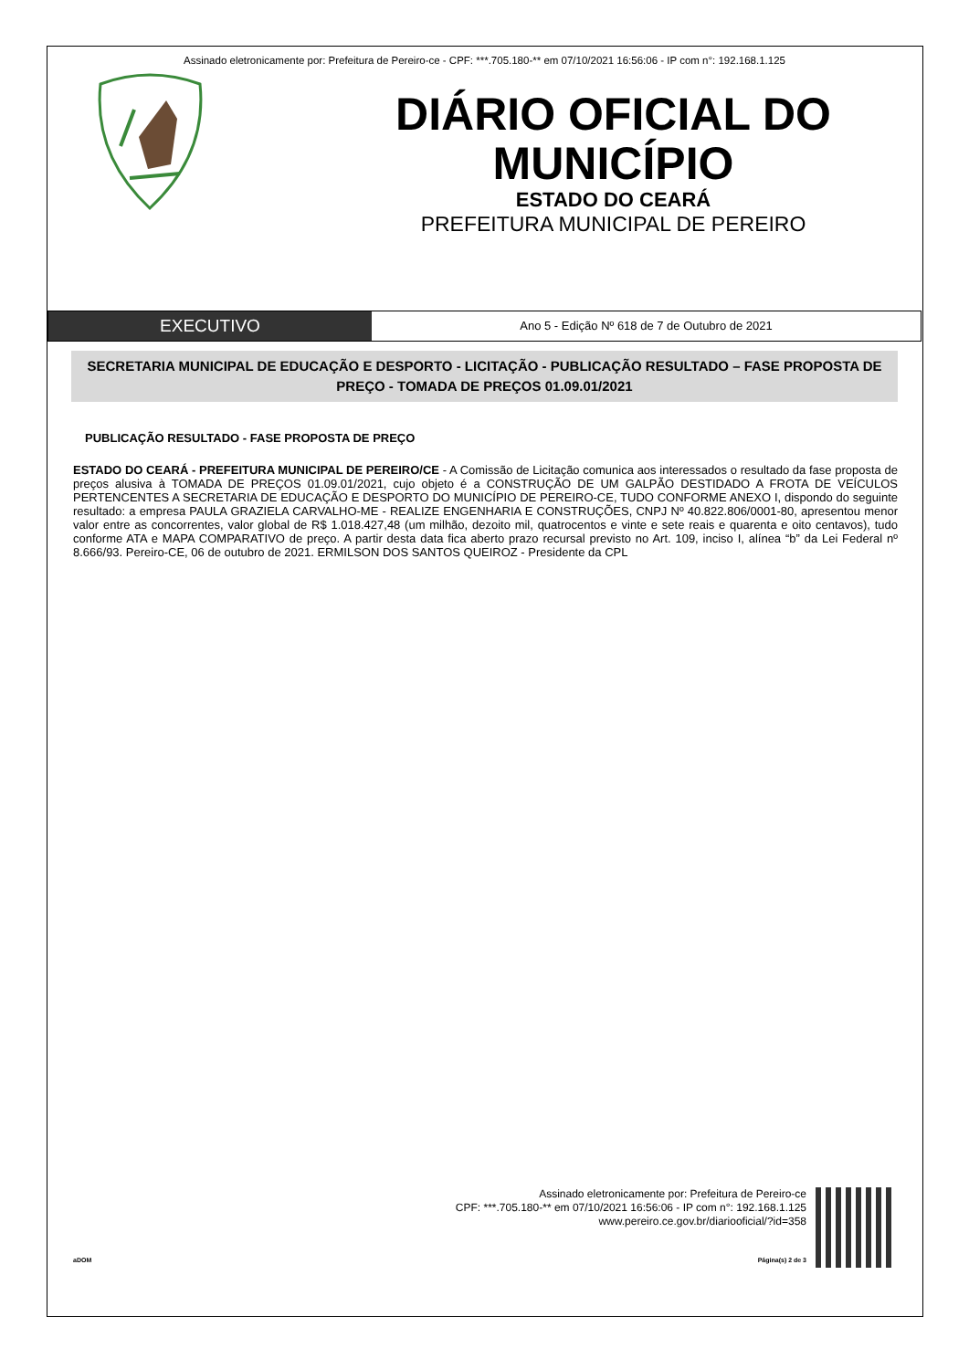Assinado eletronicamente por: Prefeitura de Pereiro-ce - CPF: ***.705.180-** em 07/10/2021 16:56:06 - IP com n°: 192.168.1.125
DIÁRIO OFICIAL DO
MUNICÍPIO
ESTADO DO CEARÁ
PREFEITURA MUNICIPAL DE PEREIRO
EXECUTIVO
Ano 5 - Edição Nº 618 de 7 de Outubro de 2021
SECRETARIA MUNICIPAL DE EDUCAÇÃO E DESPORTO - LICITAÇÃO - PUBLICAÇÃO RESULTADO – FASE PROPOSTA DE PREÇO - TOMADA DE PREÇOS 01.09.01/2021
PUBLICAÇÃO RESULTADO - FASE PROPOSTA DE PREÇO
ESTADO DO CEARÁ - PREFEITURA MUNICIPAL DE PEREIRO/CE - A Comissão de Licitação comunica aos interessados o resultado da fase proposta de preços alusiva à TOMADA DE PREÇOS 01.09.01/2021, cujo objeto é a CONSTRUÇÃO DE UM GALPÃO DESTIDADO A FROTA DE VEÍCULOS PERTENCENTES A SECRETARIA DE EDUCAÇÃO E DESPORTO DO MUNICÍPIO DE PEREIRO-CE, TUDO CONFORME ANEXO I, dispondo do seguinte resultado: a empresa PAULA GRAZIELA CARVALHO-ME - REALIZE ENGENHARIA E CONSTRUÇÕES, CNPJ Nº 40.822.806/0001-80, apresentou menor valor entre as concorrentes, valor global de R$ 1.018.427,48 (um milhão, dezoito mil, quatrocentos e vinte e sete reais e quarenta e oito centavos), tudo conforme ATA e MAPA COMPARATIVO de preço. A partir desta data fica aberto prazo recursal previsto no Art. 109, inciso I, alínea “b” da Lei Federal nº 8.666/93. Pereiro-CE, 06 de outubro de 2021. ERMILSON DOS SANTOS QUEIROZ - Presidente da CPL
Assinado eletronicamente por: Prefeitura de Pereiro-ce
CPF: ***.705.180-** em 07/10/2021 16:56:06 - IP com n°: 192.168.1.125
www.pereiro.ce.gov.br/diariooficial/?id=358
aDOM Página(s) 2 de 3